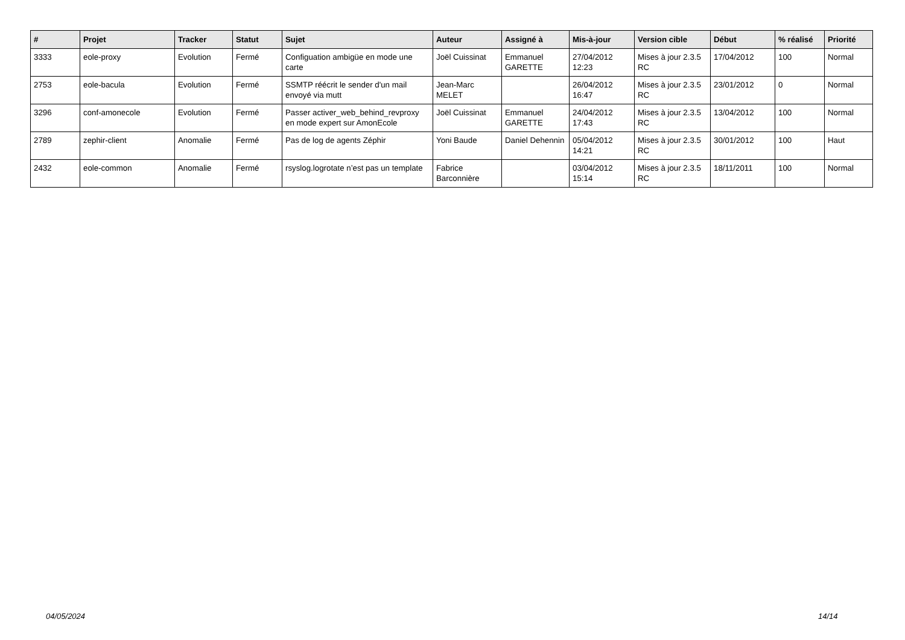| # | Projet | Tracker | Statut | Sujet | Auteur | Assigné à | Mis-à-jour | Version cible | Début | % réalisé | Priorité |
| --- | --- | --- | --- | --- | --- | --- | --- | --- | --- | --- | --- |
| 3333 | eole-proxy | Evolution | Fermé | Configuation ambigüe en mode une carte | Joël Cuissinat | Emmanuel GARETTE | 27/04/2012 12:23 | Mises à jour 2.3.5 RC | 17/04/2012 | 100 | Normal |
| 2753 | eole-bacula | Evolution | Fermé | SSMTP réécrit le sender d'un mail envoyé via mutt | Jean-Marc MELET | | 26/04/2012 16:47 | Mises à jour 2.3.5 RC | 23/01/2012 | 0 | Normal |
| 3296 | conf-amonecole | Evolution | Fermé | Passer activer_web_behind_revproxy en mode expert sur AmonEcole | Joël Cuissinat | Emmanuel GARETTE | 24/04/2012 17:43 | Mises à jour 2.3.5 RC | 13/04/2012 | 100 | Normal |
| 2789 | zephir-client | Anomalie | Fermé | Pas de log de agents Zéphir | Yoni Baude | Daniel Dehennin | 05/04/2012 14:21 | Mises à jour 2.3.5 RC | 30/01/2012 | 100 | Haut |
| 2432 | eole-common | Anomalie | Fermé | rsyslog.logrotate n’est pas un template | Fabrice Barconnière | | 03/04/2012 15:14 | Mises à jour 2.3.5 RC | 18/11/2011 | 100 | Normal |
04/05/2024 14/14